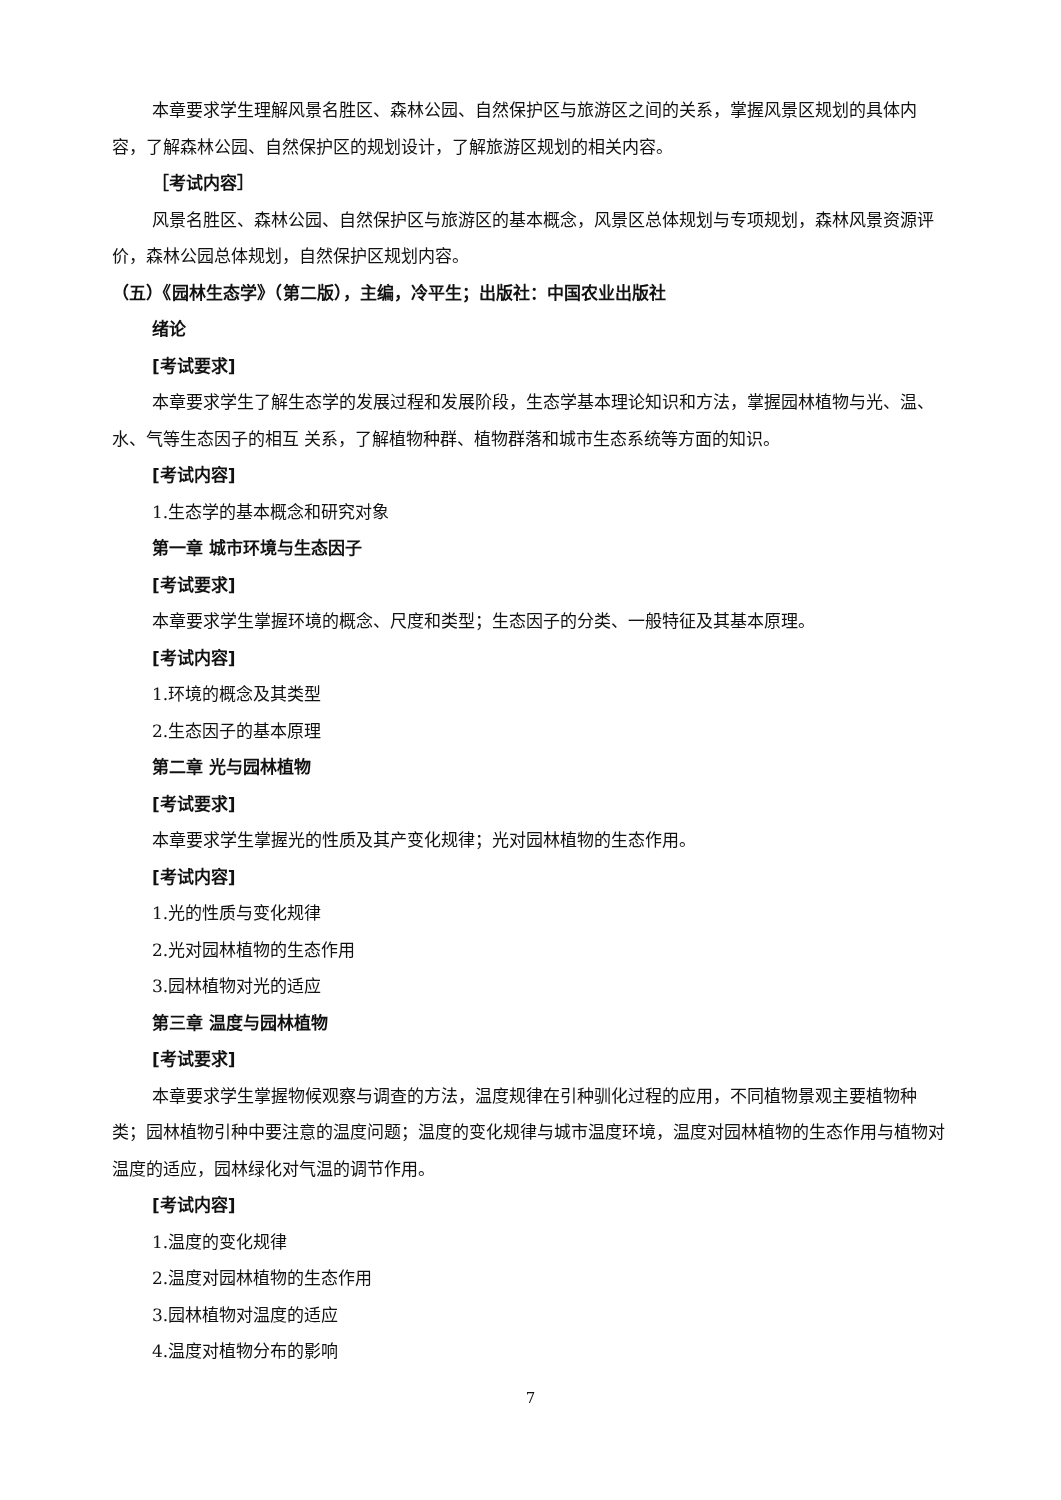本章要求学生理解风景名胜区、森林公园、自然保护区与旅游区之间的关系，掌握风景区规划的具体内容，了解森林公园、自然保护区的规划设计，了解旅游区规划的相关内容。
［考试内容］
风景名胜区、森林公园、自然保护区与旅游区的基本概念，风景区总体规划与专项规划，森林风景资源评价，森林公园总体规划，自然保护区规划内容。
（五）《园林生态学》（第二版），主编，冷平生；出版社：中国农业出版社
绪论
[考试要求]
本章要求学生了解生态学的发展过程和发展阶段，生态学基本理论知识和方法，掌握园林植物与光、温、水、气等生态因子的相互 关系，了解植物种群、植物群落和城市生态系统等方面的知识。
[考试内容]
1.生态学的基本概念和研究对象
第一章 城市环境与生态因子
[考试要求]
本章要求学生掌握环境的概念、尺度和类型；生态因子的分类、一般特征及其基本原理。
[考试内容]
1.环境的概念及其类型
2.生态因子的基本原理
第二章 光与园林植物
[考试要求]
本章要求学生掌握光的性质及其产变化规律；光对园林植物的生态作用。
[考试内容]
1.光的性质与变化规律
2.光对园林植物的生态作用
3.园林植物对光的适应
第三章 温度与园林植物
[考试要求]
本章要求学生掌握物候观察与调查的方法，温度规律在引种驯化过程的应用，不同植物景观主要植物种类；园林植物引种中要注意的温度问题；温度的变化规律与城市温度环境，温度对园林植物的生态作用与植物对温度的适应，园林绿化对气温的调节作用。
[考试内容]
1.温度的变化规律
2.温度对园林植物的生态作用
3.园林植物对温度的适应
4.温度对植物分布的影响
7